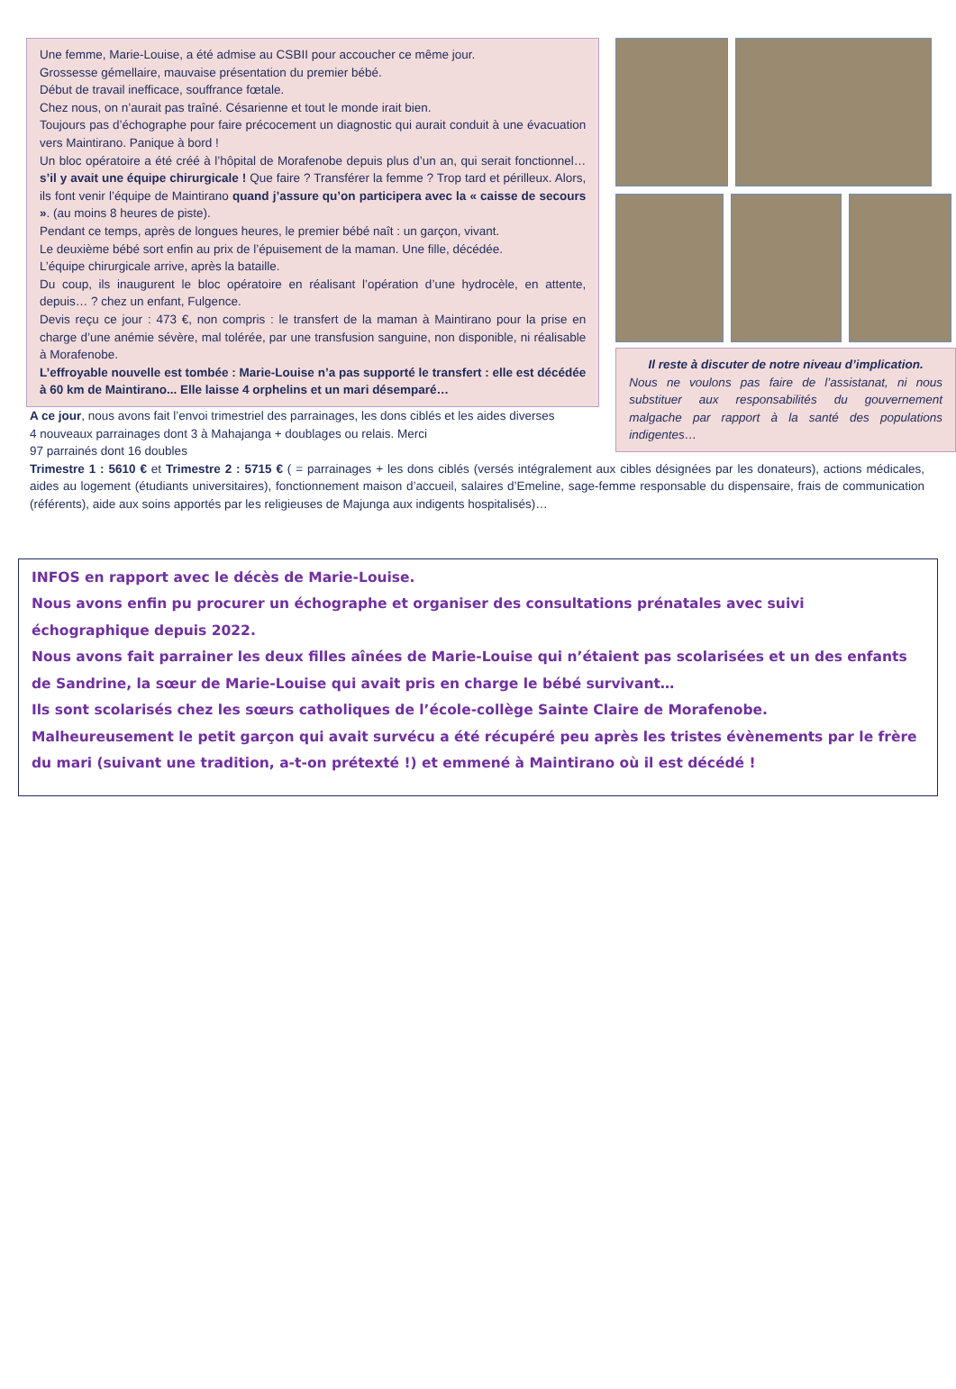Une femme, Marie-Louise, a été admise au CSBII pour accoucher ce même jour.
Grossesse gémellaire, mauvaise présentation du premier bébé.
Début de travail inefficace, souffrance fœtale.
Chez nous, on n’aurait pas traîné. Césarienne et tout le monde irait bien.
Toujours pas d’échographe pour faire précocement un diagnostic qui aurait conduit à une évacuation vers Maintirano. Panique à bord !
Un bloc opératoire a été créé à l’hôpital de Morafenobe depuis plus d’un an, qui serait fonctionnel… s’il y avait une équipe chirurgicale ! Que faire ? Transférer la femme ? Trop tard et périlleux. Alors, ils font venir l’équipe de Maintirano quand j’assure qu’on participera avec la « caisse de secours ». (au moins 8 heures de piste).
Pendant ce temps, après de longues heures, le premier bébé naît : un garçon, vivant.
Le deuxième bébé sort enfin au prix de l’épuisement de la maman. Une fille, décédée.
L’équipe chirurgicale arrive, après la bataille.
Du coup, ils inaugurent le bloc opératoire en réalisant l’opération d’une hydrocèle, en attente, depuis… ? chez un enfant, Fulgence.
Devis reçu ce jour : 473 €, non compris : le transfert de la maman à Maintirano pour la prise en charge d’une anémie sévère, mal tolérée, par une transfusion sanguine, non disponible, ni réalisable à Morafenobe.
L’effroyable nouvelle est tombée : Marie-Louise n’a pas supporté le transfert : elle est décédée à 60 km de Maintirano... Elle laisse 4 orphelins et un mari désemparé…
Il reste à discuter de notre niveau d’implication.
Nous ne voulons pas faire de l’assistanat, ni nous substituer aux responsabilités du gouvernement malgache par rapport à la santé des populations indigentes…
A ce jour, nous avons fait l’envoi trimestriel des parrainages, les dons ciblés et les aides diverses
4 nouveaux parrainages dont 3 à Mahajanga + doublages ou relais. Merci
97 parrainés dont 16 doubles
Trimestre 1 : 5610 € et Trimestre 2 : 5715 € ( = parrainages + les dons ciblés (versés intégralement aux cibles désignées par les donateurs), actions médicales, aides au logement (étudiants universitaires), fonctionnement maison d’accueil, salaires d’Emeline, sage-femme responsable du dispensaire, frais de communication (référents), aide aux soins apportés par les religieuses de Majunga aux indigents hospitalisés)…
INFOS en rapport avec le décès de Marie-Louise.
Nous avons enfin pu procurer un échographe et organiser des consultations prénatales avec suivi échographique depuis 2022.
Nous avons fait parrainer les deux filles aînées de Marie-Louise qui n’étaient pas scolarisées et un des enfants de Sandrine, la sœur de Marie-Louise qui avait pris en charge le bébé survivant…
Ils sont scolarisés chez les sœurs catholiques de l’école-collège Sainte Claire de Morafenobe.
Malheureusement le petit garçon qui avait survécu a été récupéré peu après les tristes évènements par le frère du mari (suivant une tradition, a-t-on prétexté !) et emmené à Maintirano où il est décédé !